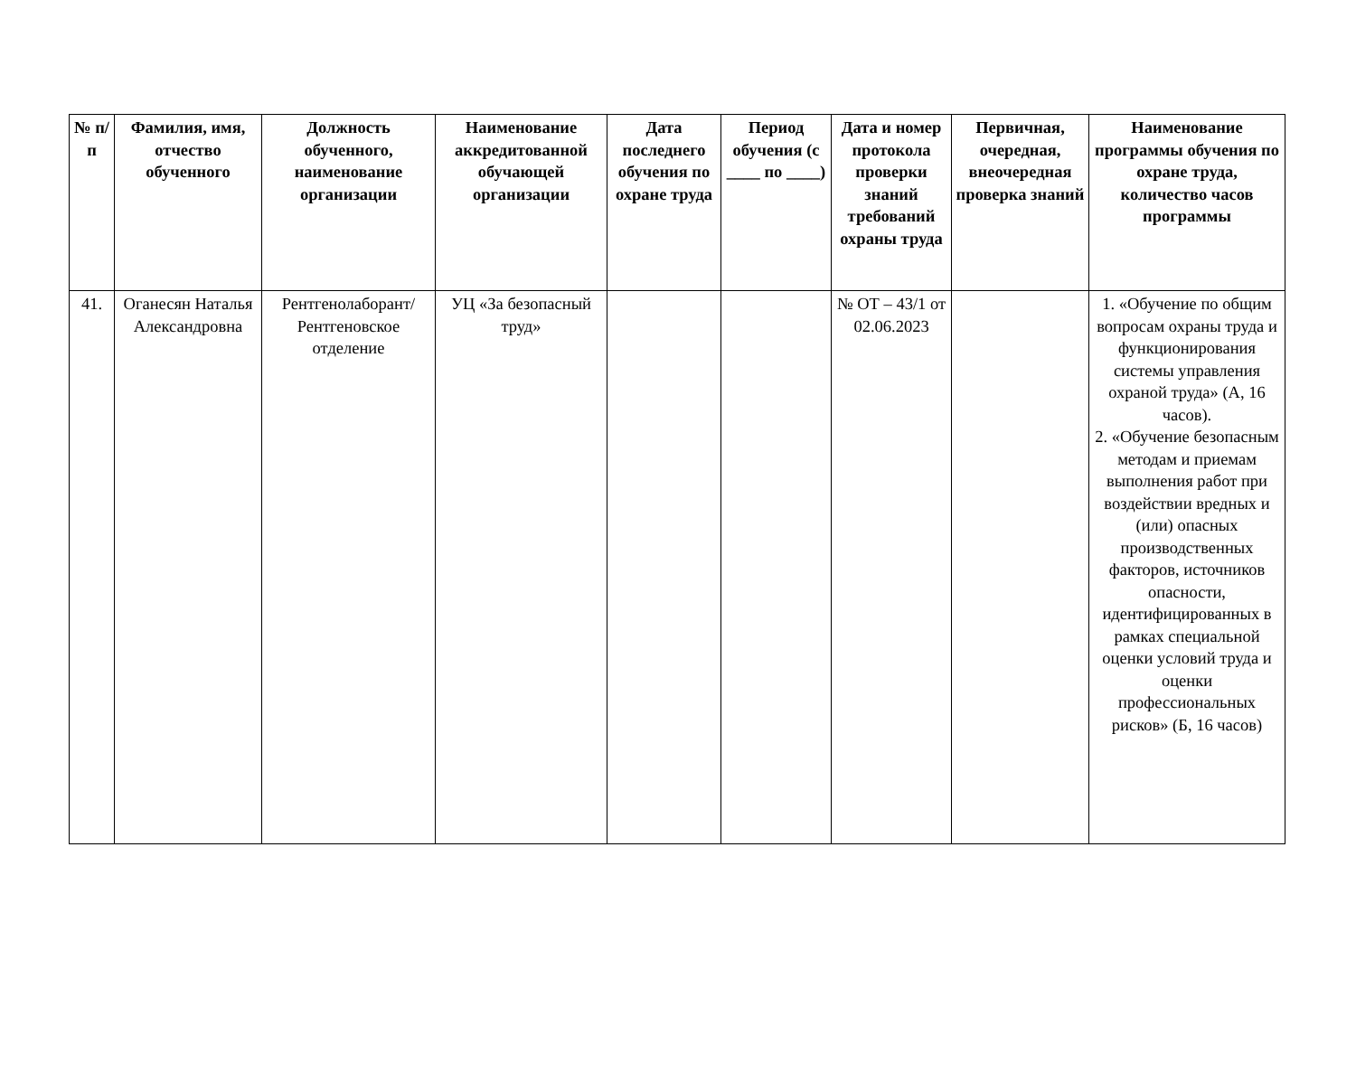| № п/п | Фамилия, имя, отчество обученного | Должность обученного, наименование организации | Наименование аккредитованной обучающей организации | Дата последнего обучения по охране труда | Период обучения (с ____ по ____) | Дата и номер протокола проверки знаний требований охраны труда | Первичная, очередная, внеочередная проверка знаний | Наименование программы обучения по охране труда, количество часов программы |
| --- | --- | --- | --- | --- | --- | --- | --- | --- |
| 41. | Оганесян Наталья Александровна | Рентгенолаборант/ Рентгеновское отделение | УЦ «За безопасный труд» | | | № ОТ – 43/1 от 02.06.2023 | | 1. «Обучение по общим вопросам охраны труда и функционирования системы управления охраной труда» (А, 16 часов). 2. «Обучение безопасным методам и приемам выполнения работ при воздействии вредных и (или) опасных производственных факторов, источников опасности, идентифицированных в рамках специальной оценки условий труда и оценки профессиональных рисков» (Б, 16 часов) |